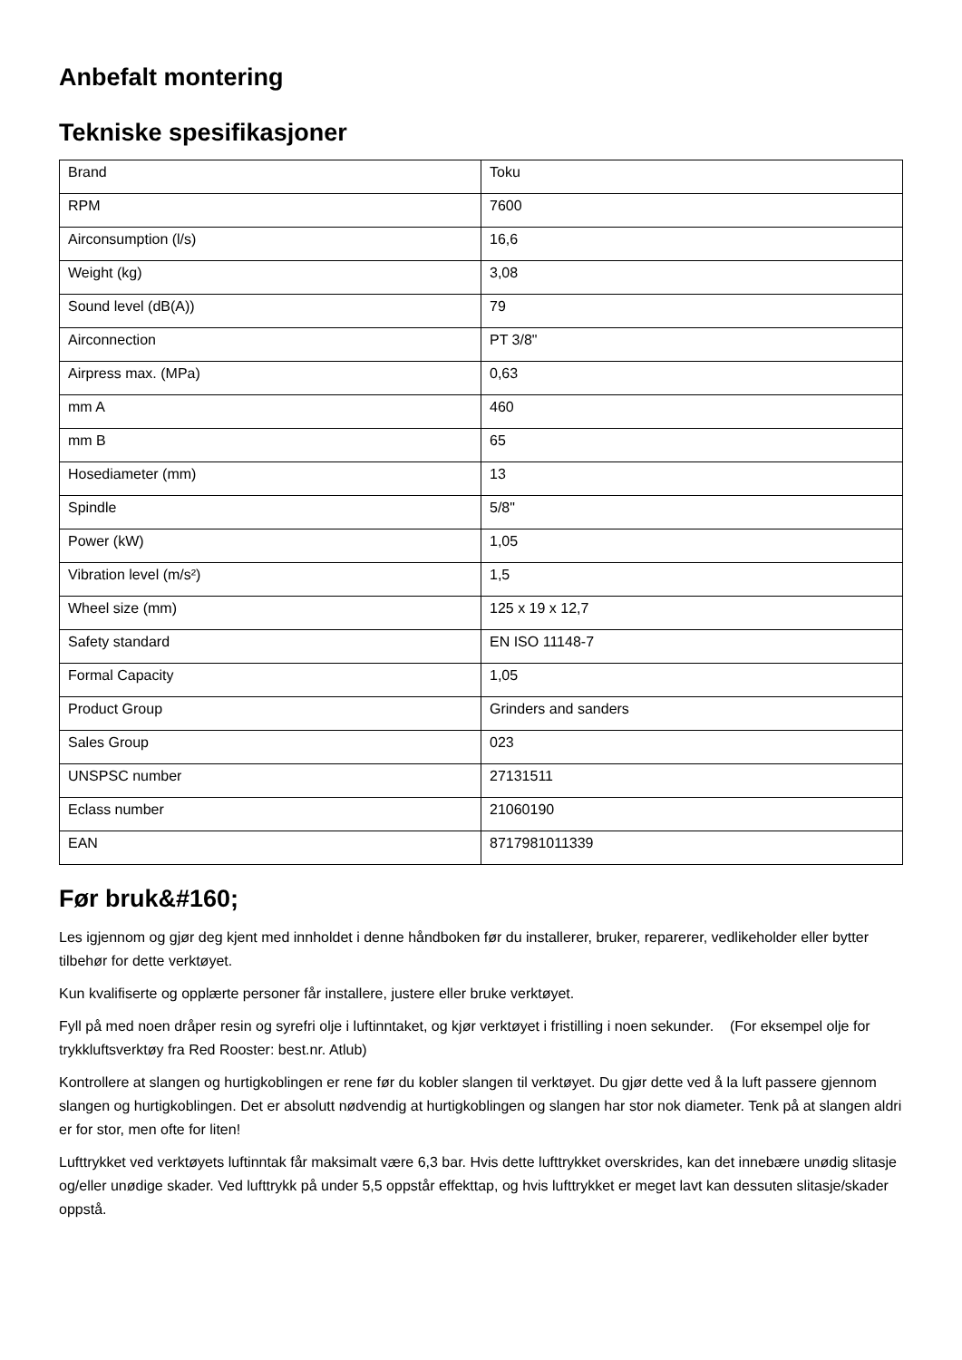Anbefalt montering
Tekniske spesifikasjoner
| Brand | Toku |
| RPM | 7600 |
| Airconsumption (l/s) | 16,6 |
| Weight (kg) | 3,08 |
| Sound level (dB(A)) | 79 |
| Airconnection | PT 3/8" |
| Airpress max. (MPa) | 0,63 |
| mm A | 460 |
| mm B | 65 |
| Hosediameter (mm) | 13 |
| Spindle | 5/8" |
| Power (kW) | 1,05 |
| Vibration level (m/s²) | 1,5 |
| Wheel size (mm) | 125 x 19 x 12,7 |
| Safety standard | EN ISO 11148-7 |
| Formal Capacity | 1,05 |
| Product Group | Grinders and sanders |
| Sales Group | 023 |
| UNSPSC number | 27131511 |
| Eclass number | 21060190 |
| EAN | 8717981011339 |
Før bruk&#160;
Les igjennom og gjør deg kjent med innholdet i denne håndboken før du installerer, bruker, reparerer, vedlikeholder eller bytter tilbehør for dette verktøyet.
Kun kvalifiserte og opplærte personer får installere, justere eller bruke verktøyet.
Fyll på med noen dråper resin og syrefri olje i luftinntaket, og kjør verktøyet i fristilling i noen sekunder. (For eksempel olje for trykkluftsverktøy fra Red Rooster: best.nr. Atlub)
Kontrollere at slangen og hurtigkoblingen er rene før du kobler slangen til verktøyet. Du gjør dette ved å la luft passere gjennom slangen og hurtigkoblingen. Det er absolutt nødvendig at hurtigkoblingen og slangen har stor nok diameter. Tenk på at slangen aldri er for stor, men ofte for liten!
Lufttrykket ved verktøyets luftinntak får maksimalt være 6,3 bar. Hvis dette lufttrykket overskrides, kan det innebære unødig slitasje og/eller unødige skader. Ved lufttrykk på under 5,5 oppstår effekttap, og hvis lufttrykket er meget lavt kan dessuten slitasje/skader oppstå.